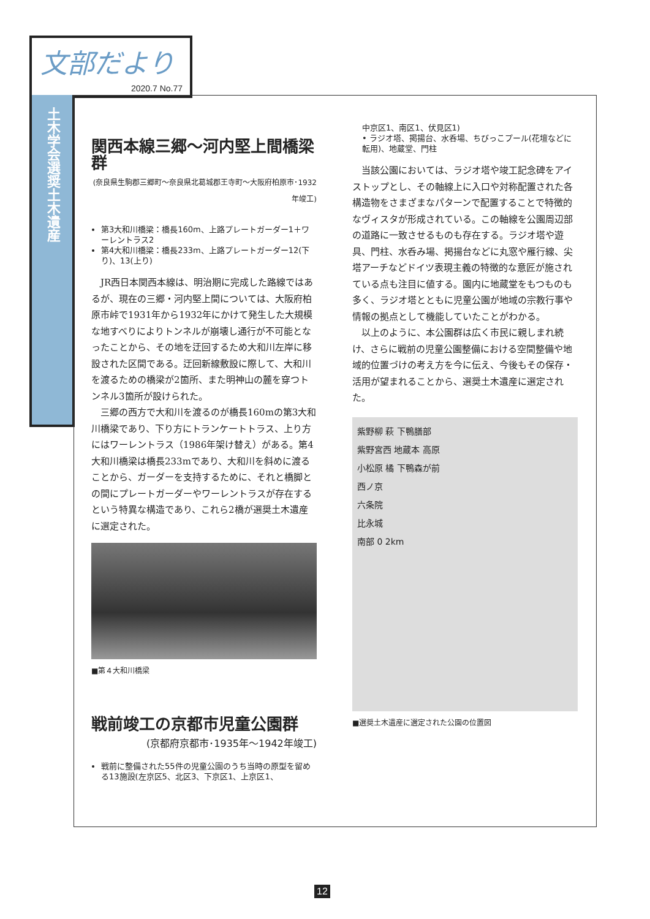文部だより
2020.7 No.77
土木学会選奨土木遺産
関西本線三郷～河内堅上間橋梁群
(奈良県生駒郡三郷町～奈良県北葛城郡王寺町～大阪府柏原市･1932年竣工)
第3大和川橋梁：橋長160m、上路プレートガーダー1＋ワーレントラス2
第4大和川橋梁：橋長233m、上路プレートガーダー12(下り)、13(上り)
JR西日本関西本線は、明治期に完成した路線ではあるが、現在の三郷・河内堅上間については、大阪府柏原市峠で1931年から1932年にかけて発生した大規模な地すべりによりトンネルが崩壊し通行が不可能となったことから、その地を迂回するため大和川左岸に移設された区間である。迂回新線敷設に際して、大和川を渡るための橋梁が2箇所、また明神山の麓を穿つトンネル3箇所が設けられた。
三郷の西方で大和川を渡るのが橋長160mの第3大和川橋梁であり、下り方にトランケートトラス、上り方にはワーレントラス（1986年架け替え）がある。第4大和川橋梁は橋長233mであり、大和川を斜めに渡ることから、ガーダーを支持するために、それと橋脚との間にプレートガーダーやワーレントラスが存在するという特異な構造であり、これら2橋が選奨土木遺産に選定された。
■第４大和川橋梁
戦前竣工の京都市児童公園群
(京都府京都市･1935年～1942年竣工)
戦前に整備された55件の児童公園のうち当時の原型を留める13施設(左京区5、北区3、下京区1、上京区1、
中京区1、南区1、伏見区1)
• ラジオ塔、掲揚台、水呑場、ちびっこプール(花壇などに転用)、地蔵堂、門柱
当該公園においては、ラジオ塔や竣工記念碑をアイストップとし、その軸線上に入口や対称配置された各構造物をさまざまなパターンで配置することで特徴的なヴィスタが形成されている。この軸線を公園周辺部の道路に一致させるものも存在する。ラジオ塔や遊具、門柱、水呑み場、掲揚台などに丸窓や雁行線、尖塔アーチなどドイツ表現主義の特徴的な意匠が施されている点も注目に値する。園内に地蔵堂をもつものも多く、ラジオ塔とともに児童公園が地域の宗教行事や情報の拠点として機能していたことがわかる。
以上のように、本公園群は広く市民に親しまれ続け、さらに戦前の児童公園整備における空間整備や地域的位置づけの考え方を今に伝え、今後もその保存・活用が望まれることから、選奨土木遺産に選定された。
紫野柳 萩 下鴨膳部
紫野宮西 地蔵本 高原
小松原 橘 下鴨森が前
西ノ京
六条院
比永城
南部 0 2km
■選奨土木遺産に選定された公園の位置図
12